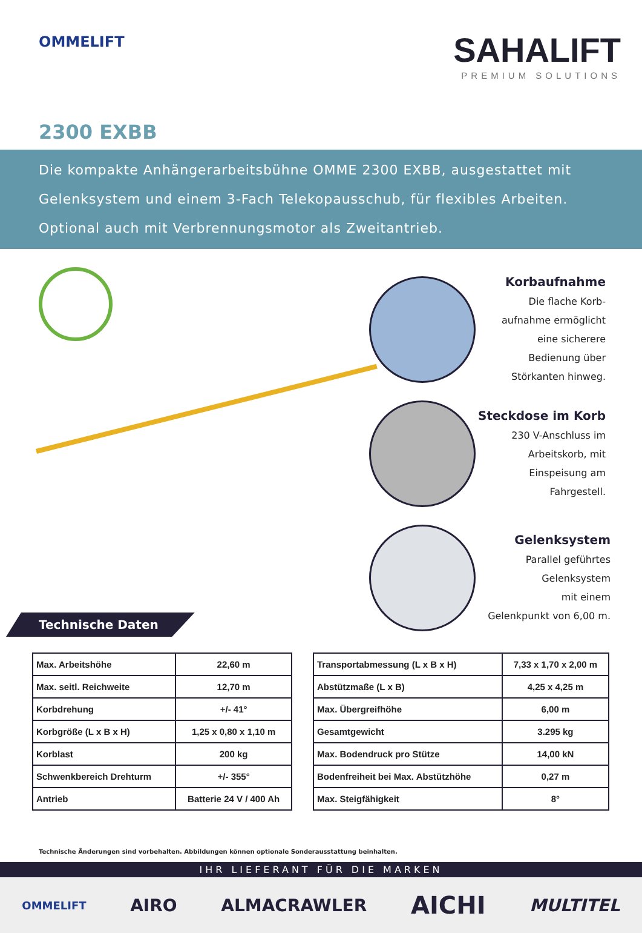OMMELIFT
SAHALIFT
PREMIUM SOLUTIONS
2300 EXBB
Die kompakte Anhängerarbeitsbühne OMME 2300 EXBB, ausgestattet mit Gelenksystem und einem 3-Fach Telekopausschub, für flexibles Arbeiten. Optional auch mit Verbrennungsmotor als Zweitantrieb.
Technische Daten
Korbaufnahme
Die flache Korb-
aufnahme ermöglicht
eine sicherere
Bedienung über
Störkanten hinweg.
Steckdose im Korb
230 V-Anschluss im
Arbeitskorb, mit
Einspeisung am
Fahrgestell.
Gelenksystem
Parallel geführtes
Gelenksystem
mit einem
Gelenkpunkt von 6,00 m.
| Max. Arbeitshöhe | 22,60 m |
| Max. seitl. Reichweite | 12,70 m |
| Korbdrehung | +/- 41° |
| Korbgröße (L x B x H) | 1,25 x 0,80 x 1,10 m |
| Korblast | 200 kg |
| Schwenkbereich Drehturm | +/- 355° |
| Antrieb | Batterie 24 V / 400 Ah |
| Transportabmessung (L x B x H) | 7,33 x 1,70 x 2,00 m |
| Abstützmaße (L x B) | 4,25 x 4,25 m |
| Max. Übergreifhöhe | 6,00 m |
| Gesamtgewicht | 3.295 kg |
| Max. Bodendruck pro Stütze | 14,00 kN |
| Bodenfreiheit bei Max. Abstützhöhe | 0,27 m |
| Max. Steigfähigkeit | 8° |
Technische Änderungen sind vorbehalten. Abbildungen können optionale Sonderausstattung beinhalten.
IHR LIEFERANT FÜR DIE MARKEN
OMMELIFT AIRO ALMACRAWLER AICHI MULTITEL